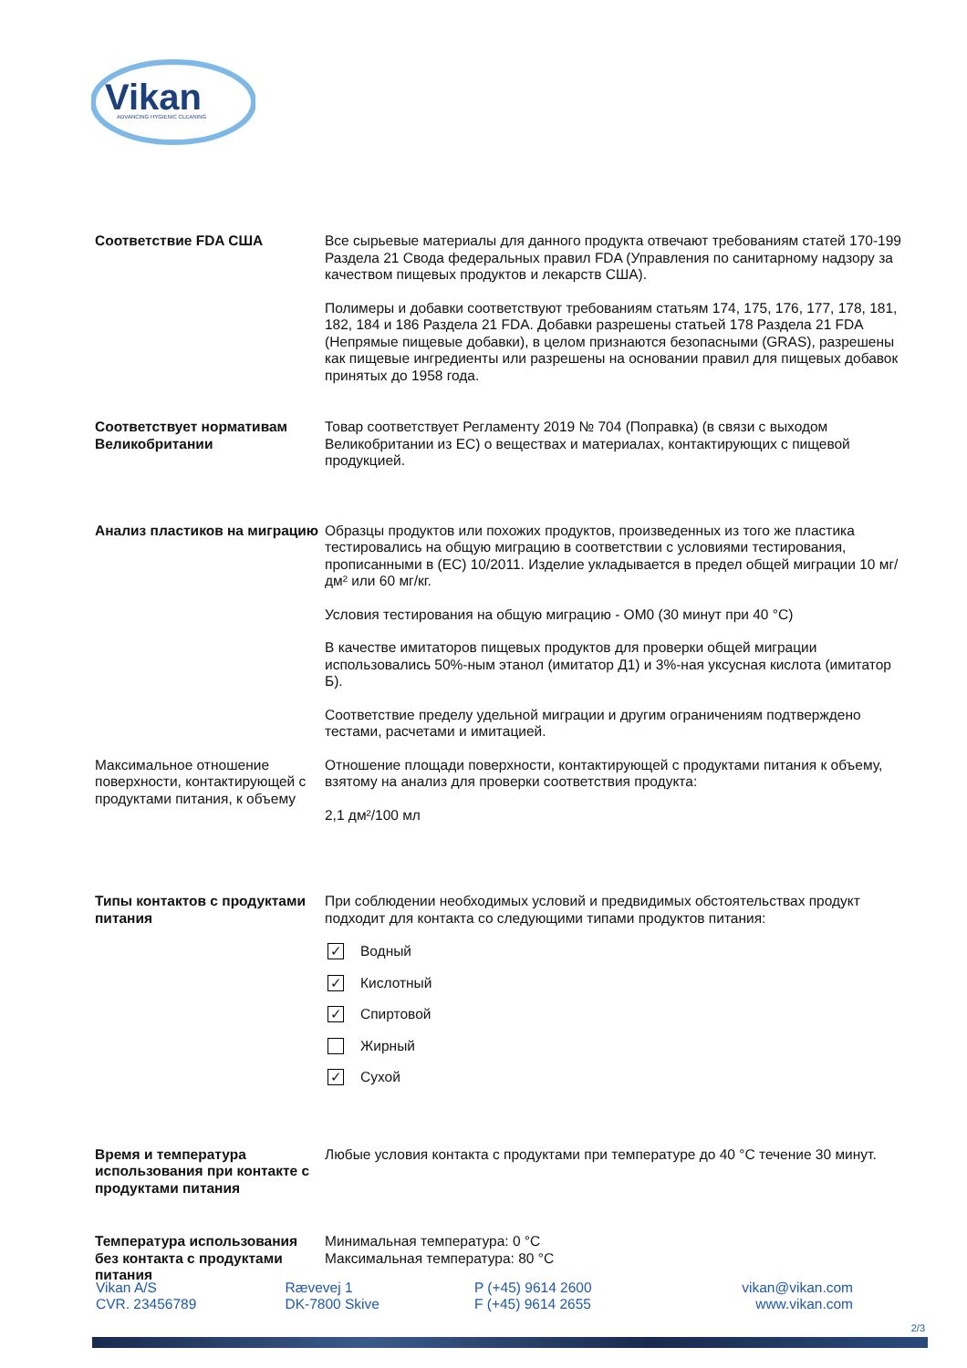Vikan
ADVANCING HYGIENIC CLEANING
Соответствие FDA США Все сырьевые материалы для данного продукта отвечают требованиям статей 170-199 Раздела 21 Свода федеральных правил FDA (Управления по санитарному надзору за качеством пищевых продуктов и лекарств США).
Полимеры и добавки соответствуют требованиям статьям 174, 175, 176, 177, 178, 181, 182, 184 и 186 Раздела 21 FDA. Добавки разрешены статьей 178 Раздела 21 FDA (Непрямые пищевые добавки), в целом признаются безопасными (GRAS), разрешены как пищевые ингредиенты или разрешены на основании правил для пищевых добавок принятых до 1958 года.
Соответствует нормативам Великобритании
Товар соответствует Регламенту 2019 № 704 (Поправка) (в связи с выходом Великобритании из ЕС) о веществах и материалах, контактирующих с пищевой продукцией.
Анализ пластиков на миграцию
Образцы продуктов или похожих продуктов, произведенных из того же пластика тестировались на общую миграцию в соответствии с условиями тестирования, прописанными в (ЕС) 10/2011. Изделие укладывается в предел общей миграции 10 мг/дм² или 60 мг/кг.
Условия тестирования на общую миграцию - OM0 (30 минут при 40 °C)
В качестве имитаторов пищевых продуктов для проверки общей миграции использовались 50%-ным этанол (имитатор Д1) и 3%-ная уксусная кислота (имитатор Б).
Соответствие пределу удельной миграции и другим ограничениям подтверждено тестами, расчетами и имитацией.
Максимальное отношение поверхности, контактирующей с продуктами питания, к объему
Отношение площади поверхности, контактирующей с продуктами питания к объему, взятому на анализ для проверки соответствия продукта:
2,1 дм²/100 мл
Типы контактов с продуктами питания
При соблюдении необходимых условий и предвидимых обстоятельствах продукт подходит для контакта со следующими типами продуктов питания:
✓ Водный
✓ Кислотный
✓ Спиртовой
Жирный
✓ Сухой
Время и температура использования при контакте с продуктами питания
Любые условия контакта с продуктами при температуре до 40 °C течение 30 минут.
Температура использования без контакта с продуктами питания
Минимальная температура: 0 °C
Максимальная температура: 80 °C
Vikan A/S
CVR. 23456789
Rævevej 1
DK-7800 Skive
P (+45) 9614 2600
F (+45) 9614 2655
vikan@vikan.com
www.vikan.com
2/3